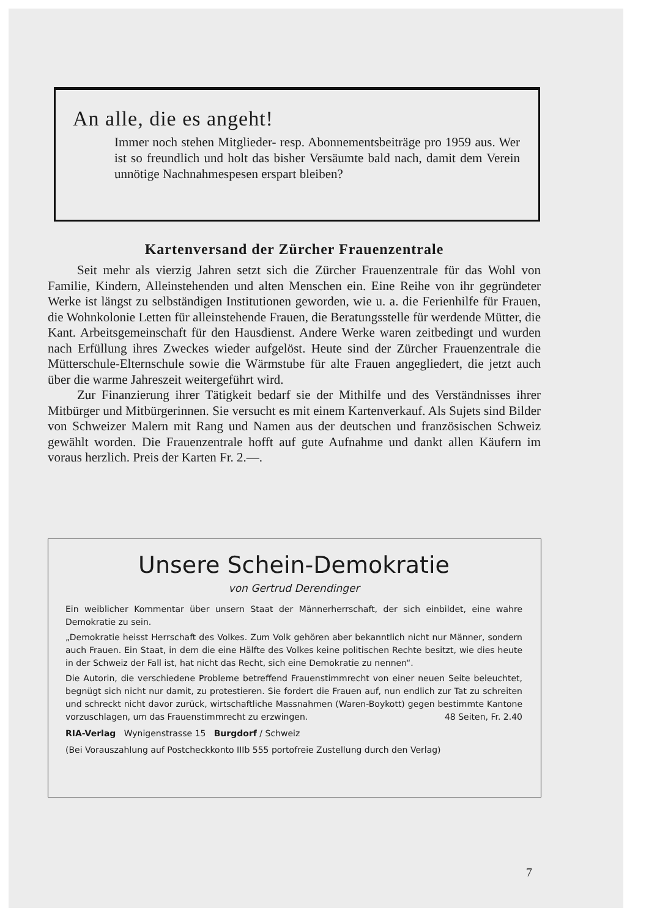An alle, die es angeht!
Immer noch stehen Mitglieder- resp. Abonnementsbeiträge pro 1959 aus. Wer ist so freundlich und holt das bisher Versäumte bald nach, damit dem Verein unnötige Nachnahmespesen erspart bleiben?
Kartenversand der Zürcher Frauenzentrale
Seit mehr als vierzig Jahren setzt sich die Zürcher Frauenzentrale für das Wohl von Familie, Kindern, Alleinstehenden und alten Menschen ein. Eine Reihe von ihr gegründeter Werke ist längst zu selbständigen Institutionen geworden, wie u. a. die Ferienhilfe für Frauen, die Wohnkolonie Letten für alleinstehende Frauen, die Beratungsstelle für werdende Mütter, die Kant. Arbeitsgemeinschaft für den Hausdienst. Andere Werke waren zeitbedingt und wurden nach Erfüllung ihres Zweckes wieder aufgelöst. Heute sind der Zürcher Frauenzentrale die Mütterschule-Elternschule sowie die Wärmstube für alte Frauen angegliedert, die jetzt auch über die warme Jahreszeit weitergeführt wird.
Zur Finanzierung ihrer Tätigkeit bedarf sie der Mithilfe und des Verständnisses ihrer Mitbürger und Mitbürgerinnen. Sie versucht es mit einem Kartenverkauf. Als Sujets sind Bilder von Schweizer Malern mit Rang und Namen aus der deutschen und französischen Schweiz gewählt worden. Die Frauenzentrale hofft auf gute Aufnahme und dankt allen Käufern im voraus herzlich. Preis der Karten Fr. 2.—.
Unsere Schein-Demokratie
von Gertrud Derendinger
Ein weiblicher Kommentar über unsern Staat der Männerherrschaft, der sich einbildet, eine wahre Demokratie zu sein.
„Demokratie heisst Herrschaft des Volkes. Zum Volk gehören aber bekanntlich nicht nur Männer, sondern auch Frauen. Ein Staat, in dem die eine Hälfte des Volkes keine politischen Rechte besitzt, wie dies heute in der Schweiz der Fall ist, hat nicht das Recht, sich eine Demokratie zu nennen“.
Die Autorin, die verschiedene Probleme betreffend Frauenstimmrecht von einer neuen Seite beleuchtet, begnügt sich nicht nur damit, zu protestieren. Sie fordert die Frauen auf, nun endlich zur Tat zu schreiten und schreckt nicht davor zurück, wirtschaftliche Massnahmen (Waren-Boykott) gegen bestimmte Kantone vorzuschlagen, um das Frauenstimmrecht zu erzwingen. 48 Seiten, Fr. 2.40
RIA-Verlag Wynigenstrasse 15 Burgdorf / Schweiz
(Bei Vorauszahlung auf Postcheckkonto IIIb 555 portofreie Zustellung durch den Verlag)
7